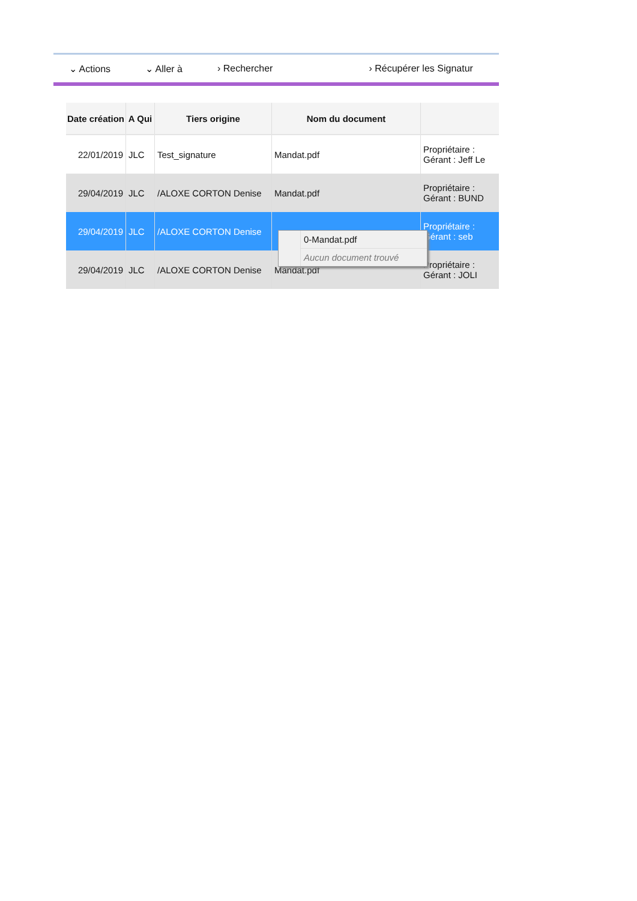⌄ Actions ⌄ Aller à › Rechercher › Récupérer les Signatur
| Date création | A Qui | Tiers origine | Nom du document | |
| --- | --- | --- | --- | --- |
| 22/01/2019 | JLC | Test_signature | Mandat.pdf | Propriétaire : Gérant : Jeff Le |
| 29/04/2019 | JLC | /ALOXE CORTON Denise | Mandat.pdf | Propriétaire : Gérant : BUND |
| 29/04/2019 | JLC | /ALOXE CORTON Denise | | Propriétaire : Gérant : seb |
| 29/04/2019 | JLC | /ALOXE CORTON Denise | Mandat.pdf | Propriétaire : Gérant : JOLI |
0-Mandat.pdf
Aucun document trouvé